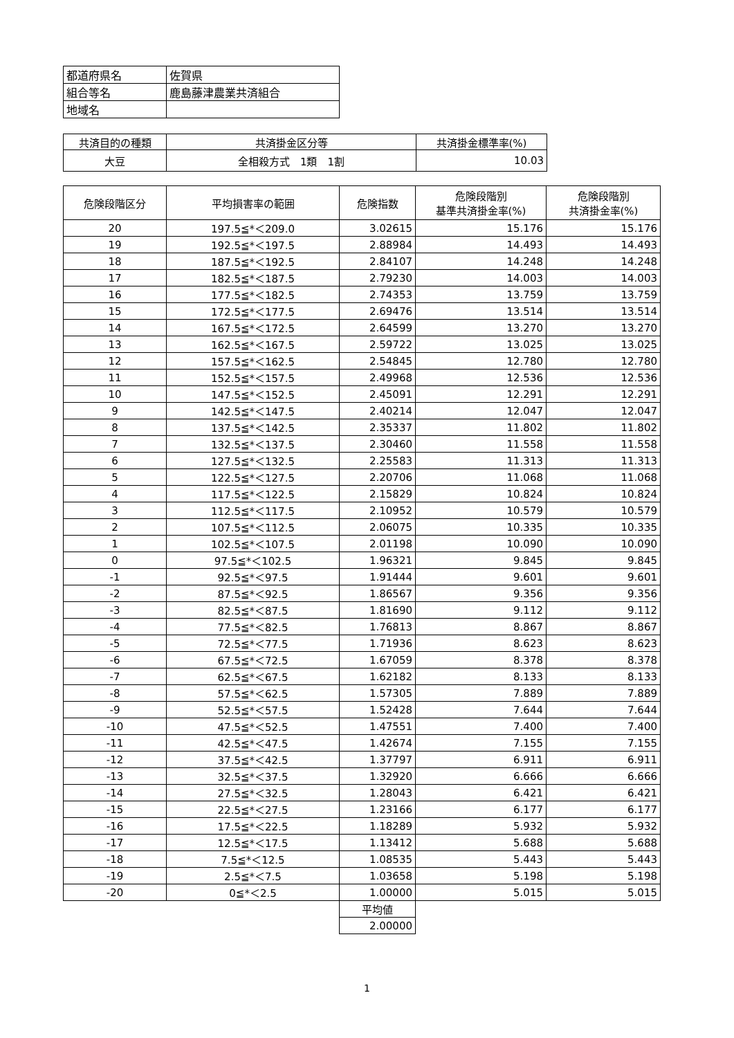| 都道府県名 | 佐賀県 |
| 組合等名 | 鹿島藤津農業共済組合 |
| 地域名 | |
| 共済目的の種類 | 共済掛金区分等 | 共済掛金標準率(%) |
| 大豆 | 全相殺方式 1類 1割 | 10.03 |
| 危険段階区分 | 平均損害率の範囲 | 危険指数 | 危険段階別 基準共済掛金率(%) | 危険段階別 共済掛金率(%) |
| --- | --- | --- | --- | --- |
| 20 | 197.5≦*＜209.0 | 3.02615 | 15.176 | 15.176 |
| 19 | 192.5≦*＜197.5 | 2.88984 | 14.493 | 14.493 |
| 18 | 187.5≦*＜192.5 | 2.84107 | 14.248 | 14.248 |
| 17 | 182.5≦*＜187.5 | 2.79230 | 14.003 | 14.003 |
| 16 | 177.5≦*＜182.5 | 2.74353 | 13.759 | 13.759 |
| 15 | 172.5≦*＜177.5 | 2.69476 | 13.514 | 13.514 |
| 14 | 167.5≦*＜172.5 | 2.64599 | 13.270 | 13.270 |
| 13 | 162.5≦*＜167.5 | 2.59722 | 13.025 | 13.025 |
| 12 | 157.5≦*＜162.5 | 2.54845 | 12.780 | 12.780 |
| 11 | 152.5≦*＜157.5 | 2.49968 | 12.536 | 12.536 |
| 10 | 147.5≦*＜152.5 | 2.45091 | 12.291 | 12.291 |
| 9 | 142.5≦*＜147.5 | 2.40214 | 12.047 | 12.047 |
| 8 | 137.5≦*＜142.5 | 2.35337 | 11.802 | 11.802 |
| 7 | 132.5≦*＜137.5 | 2.30460 | 11.558 | 11.558 |
| 6 | 127.5≦*＜132.5 | 2.25583 | 11.313 | 11.313 |
| 5 | 122.5≦*＜127.5 | 2.20706 | 11.068 | 11.068 |
| 4 | 117.5≦*＜122.5 | 2.15829 | 10.824 | 10.824 |
| 3 | 112.5≦*＜117.5 | 2.10952 | 10.579 | 10.579 |
| 2 | 107.5≦*＜112.5 | 2.06075 | 10.335 | 10.335 |
| 1 | 102.5≦*＜107.5 | 2.01198 | 10.090 | 10.090 |
| 0 | 97.5≦*＜102.5 | 1.96321 | 9.845 | 9.845 |
| -1 | 92.5≦*＜97.5 | 1.91444 | 9.601 | 9.601 |
| -2 | 87.5≦*＜92.5 | 1.86567 | 9.356 | 9.356 |
| -3 | 82.5≦*＜87.5 | 1.81690 | 9.112 | 9.112 |
| -4 | 77.5≦*＜82.5 | 1.76813 | 8.867 | 8.867 |
| -5 | 72.5≦*＜77.5 | 1.71936 | 8.623 | 8.623 |
| -6 | 67.5≦*＜72.5 | 1.67059 | 8.378 | 8.378 |
| -7 | 62.5≦*＜67.5 | 1.62182 | 8.133 | 8.133 |
| -8 | 57.5≦*＜62.5 | 1.57305 | 7.889 | 7.889 |
| -9 | 52.5≦*＜57.5 | 1.52428 | 7.644 | 7.644 |
| -10 | 47.5≦*＜52.5 | 1.47551 | 7.400 | 7.400 |
| -11 | 42.5≦*＜47.5 | 1.42674 | 7.155 | 7.155 |
| -12 | 37.5≦*＜42.5 | 1.37797 | 6.911 | 6.911 |
| -13 | 32.5≦*＜37.5 | 1.32920 | 6.666 | 6.666 |
| -14 | 27.5≦*＜32.5 | 1.28043 | 6.421 | 6.421 |
| -15 | 22.5≦*＜27.5 | 1.23166 | 6.177 | 6.177 |
| -16 | 17.5≦*＜22.5 | 1.18289 | 5.932 | 5.932 |
| -17 | 12.5≦*＜17.5 | 1.13412 | 5.688 | 5.688 |
| -18 | 7.5≦*＜12.5 | 1.08535 | 5.443 | 5.443 |
| -19 | 2.5≦*＜7.5 | 1.03658 | 5.198 | 5.198 |
| -20 | 0≦*＜2.5 | 1.00000 | 5.015 | 5.015 |
| | | 平均値 | | |
| | | 2.00000 | | |
1